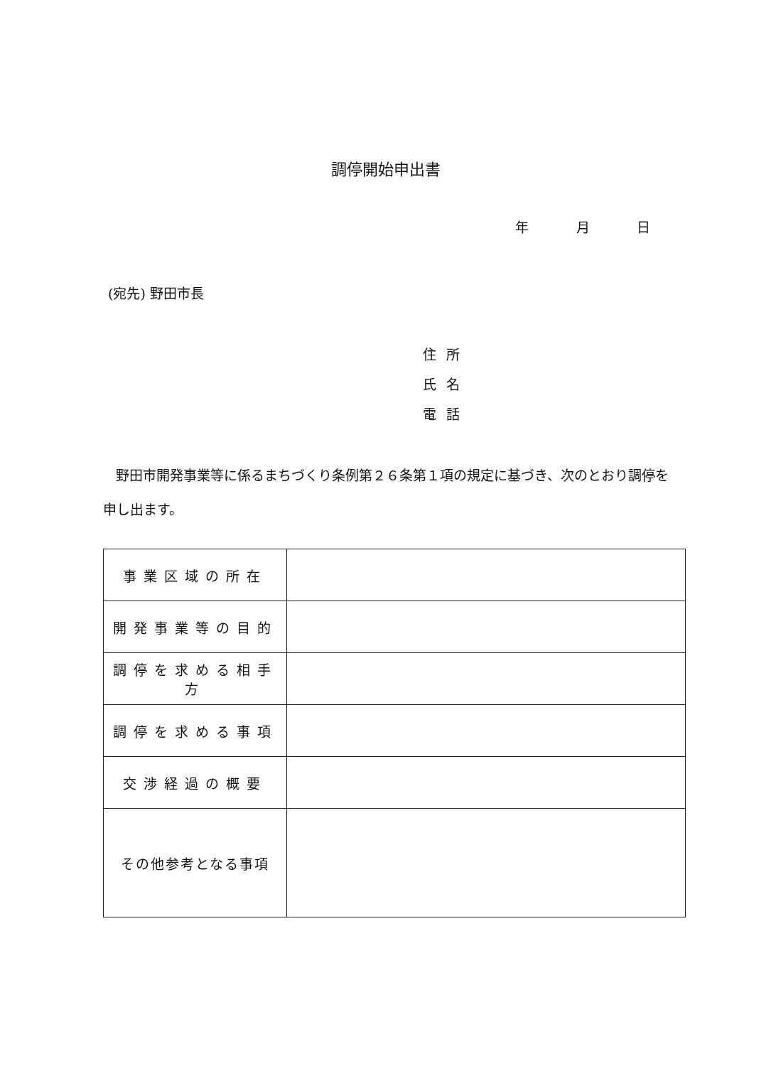調停開始申出書
年 月 日
(宛先) 野田市長
住所
氏名
電話
野田市開発事業等に係るまちづくり条例第２６条第１項の規定に基づき、次のとおり調停を申し出ます。
| 事業区域の所在 | |
| 開発事業等の目的 | |
| 調停を求める相手方 | |
| 調停を求める事項 | |
| 交渉経過の概要 | |
| その他参考となる事項 | |